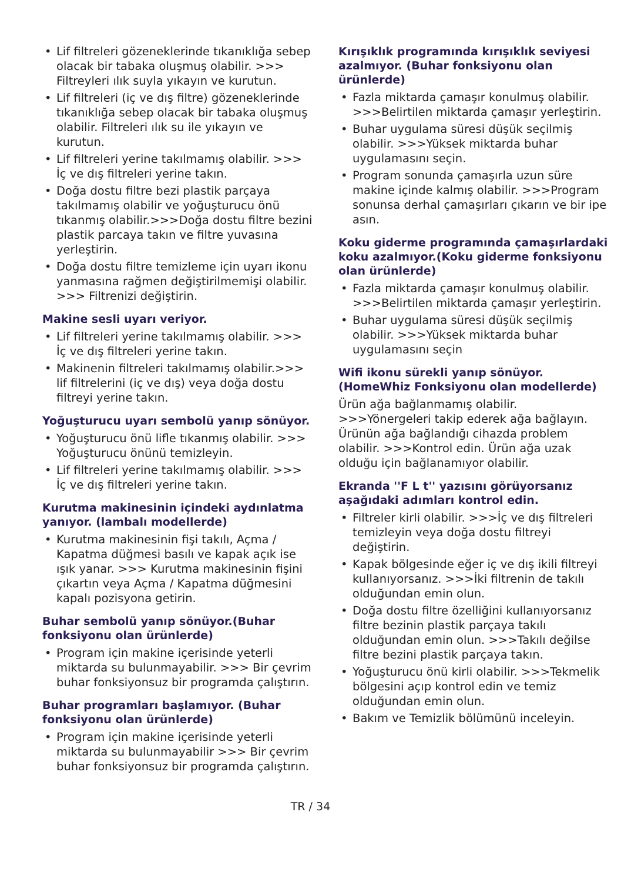• Lif filtreleri gözeneklerinde tıkanıklığa sebep olacak bir tabaka oluşmuş olabilir. >>> Filtreyleri ılık suyla yıkayın ve kurutun.
• Lif filtreleri (iç ve dış filtre) gözeneklerinde tıkanıklığa sebep olacak bir tabaka oluşmuş olabilir. Filtreleri ılık su ile yıkayın ve kurutun.
• Lif filtreleri yerine takılmamış olabilir. >>> İç ve dış filtreleri yerine takın.
• Doğa dostu filtre bezi plastik parçaya takılmamış olabilir ve yoğuşturucu önü tıkanmış olabilir.>>>Doğa dostu filtre bezini plastik parcaya takın ve filtre yuvasına yerleştirin.
• Doğa dostu filtre temizleme için uyarı ikonu yanmasına rağmen değiştirilmemişi olabilir. >>> Filtrenizi değiştirin.
Makine sesli uyarı veriyor.
• Lif filtreleri yerine takılmamış olabilir. >>> İç ve dış filtreleri yerine takın.
• Makinenin filtreleri takılmamış olabilir.>>> lif filtrelerini (iç ve dış) veya doğa dostu filtreyi yerine takın.
Yoğuşturucu uyarı sembolü yanıp sönüyor.
• Yoğuşturucu önü lifle tıkanmış olabilir. >>> Yoğuşturucu önünü temizleyin.
• Lif filtreleri yerine takılmamış olabilir. >>> İç ve dış filtreleri yerine takın.
Kurutma makinesinin içindeki aydınlatma yanıyor. (lambalı modellerde)
• Kurutma makinesinin fişi takılı, Açma / Kapatma düğmesi basılı ve kapak açık ise ışık yanar. >>> Kurutma makinesinin fişini çıkartın veya Açma / Kapatma düğmesini kapalı pozisyona getirin.
Buhar sembolü yanıp sönüyor.(Buhar fonksiyonu olan ürünlerde)
• Program için makine içerisinde yeterli miktarda su bulunmayabilir. >>> Bir çevrim buhar fonksiyonsuz bir programda çalıştırın.
Buhar programları başlamıyor. (Buhar fonksiyonu olan ürünlerde)
• Program için makine içerisinde yeterli miktarda su bulunmayabilir >>> Bir çevrim buhar fonksiyonsuz bir programda çalıştırın.
Kırışıklık programında kırışıklık seviyesi azalmıyor. (Buhar fonksiyonu olan ürünlerde)
• Fazla miktarda çamaşır konulmuş olabilir. >>>Belirtilen miktarda çamaşır yerleştirin.
• Buhar uygulama süresi düşük seçilmiş olabilir. >>>Yüksek miktarda buhar uygulamasını seçin.
• Program sonunda çamaşırla uzun süre makine içinde kalmış olabilir. >>>Program sonunsa derhal çamaşırları çıkarın ve bir ipe asın.
Koku giderme programında çamaşırlardaki koku azalmıyor.(Koku giderme fonksiyonu olan ürünlerde)
• Fazla miktarda çamaşır konulmuş olabilir. >>>Belirtilen miktarda çamaşır yerleştirin.
• Buhar uygulama süresi düşük seçilmiş olabilir. >>>Yüksek miktarda buhar uygulamasını seçin
Wifi ikonu sürekli yanıp sönüyor. (HomeWhiz Fonksiyonu olan modellerde)
Ürün ağa bağlanmamış olabilir. >>>Yönergeleri takip ederek ağa bağlayın. Ürünün ağa bağlandığı cihazda problem olabilir. >>>Kontrol edin. Ürün ağa uzak olduğu için bağlanamıyor olabilir.
Ekranda ''F L t'' yazısını görüyorsanız aşağıdaki adımları kontrol edin.
• Filtreler kirli olabilir. >>>İç ve dış filtreleri temizleyin veya doğa dostu filtreyi değiştirin.
• Kapak bölgesinde eğer iç ve dış ikili filtreyi kullanıyorsanız. >>>İki filtrenin de takılı olduğundan emin olun.
• Doğa dostu filtre özelliğini kullanıyorsanız filtre bezinin plastik parçaya takılı olduğundan emin olun. >>>Takılı değilse filtre bezini plastik parçaya takın.
• Yoğuşturucu önü kirli olabilir. >>>Tekmelik bölgesini açıp kontrol edin ve temiz olduğundan emin olun.
• Bakım ve Temizlik bölümünü inceleyin.
TR / 34